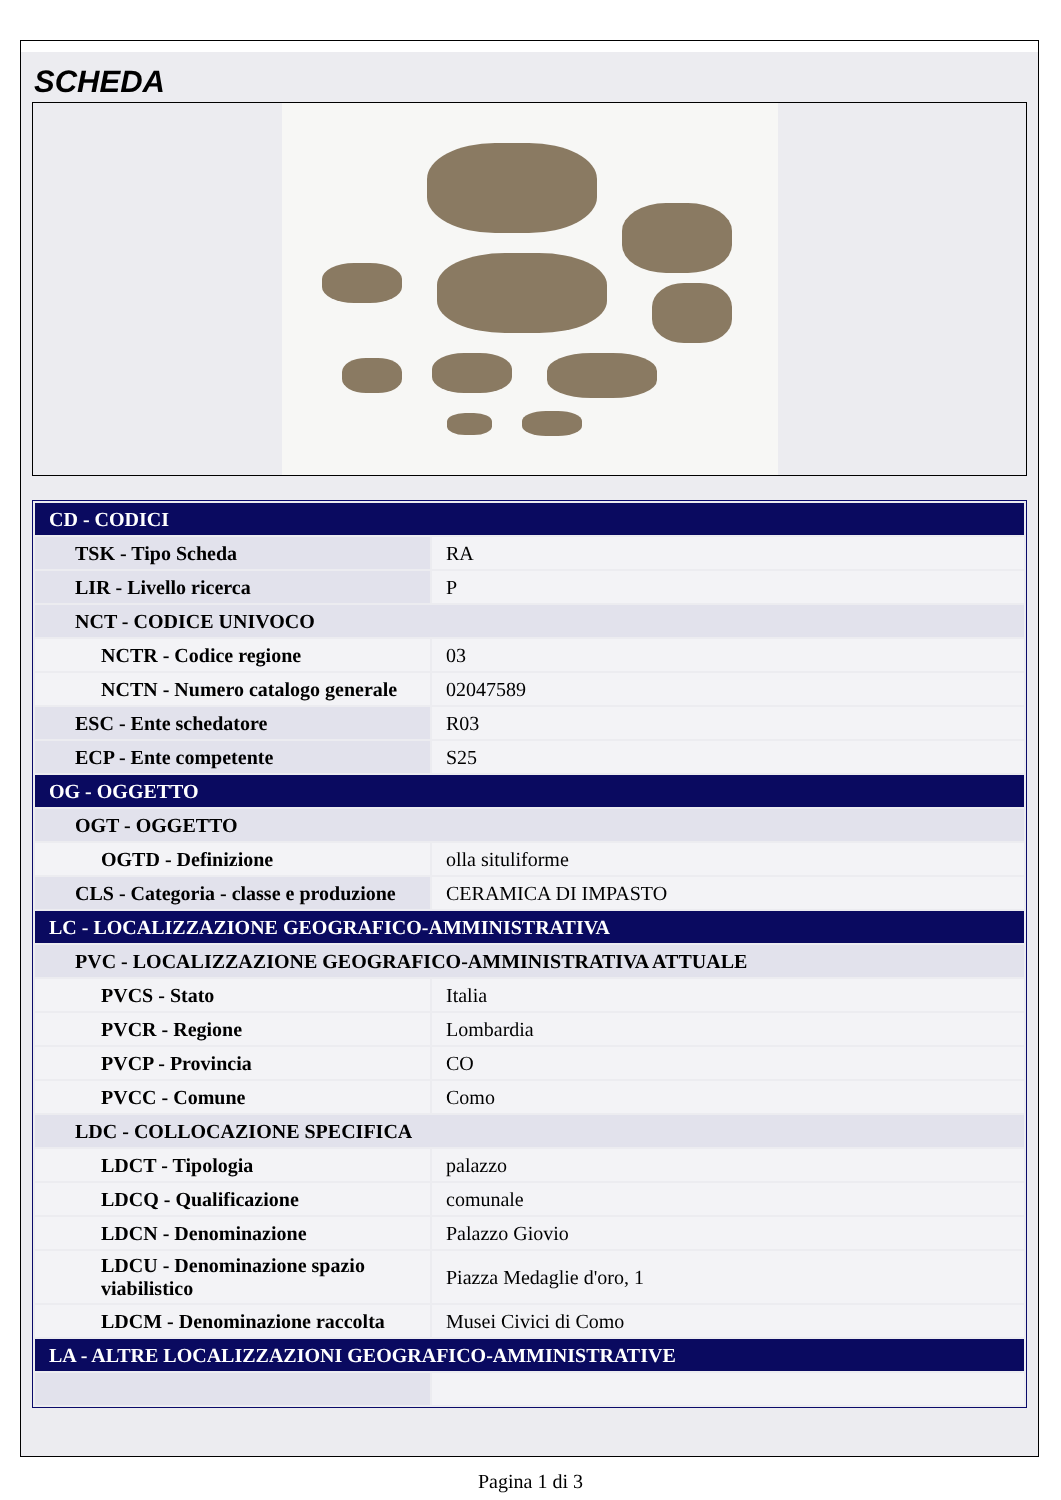SCHEDA
| CD - CODICI | |
| TSK - Tipo Scheda | RA |
| LIR - Livello ricerca | P |
| NCT - CODICE UNIVOCO | |
| NCTR - Codice regione | 03 |
| NCTN - Numero catalogo generale | 02047589 |
| ESC - Ente schedatore | R03 |
| ECP - Ente competente | S25 |
| OG - OGGETTO | |
| OGT - OGGETTO | |
| OGTD - Definizione | olla situliforme |
| CLS - Categoria - classe e produzione | CERAMICA DI IMPASTO |
| LC - LOCALIZZAZIONE GEOGRAFICO-AMMINISTRATIVA | |
| PVC - LOCALIZZAZIONE GEOGRAFICO-AMMINISTRATIVA ATTUALE | |
| PVCS - Stato | Italia |
| PVCR - Regione | Lombardia |
| PVCP - Provincia | CO |
| PVCC - Comune | Como |
| LDC - COLLOCAZIONE SPECIFICA | |
| LDCT - Tipologia | palazzo |
| LDCQ - Qualificazione | comunale |
| LDCN - Denominazione | Palazzo Giovio |
| LDCU - Denominazione spazio viabilistico | Piazza Medaglie d'oro, 1 |
| LDCM - Denominazione raccolta | Musei Civici di Como |
| LA - ALTRE LOCALIZZAZIONI GEOGRAFICO-AMMINISTRATIVE | |
Pagina 1 di 3